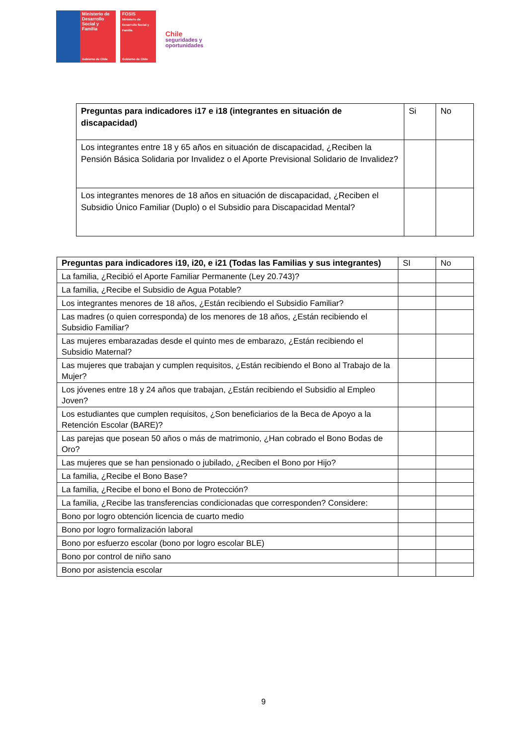Ministerio de Desarrollo Social y Familia
Gobierno de Chile
FOSIS
Ministerio de Desarrollo Social y Familia
Gobierno de Chile
Chile
seguridades y
oportunidades
| Preguntas para indicadores i17 e i18 (integrantes en situación de discapacidad) | Si | No |
| Los integrantes entre 18 y 65 años en situación de discapacidad, ¿Reciben la Pensión Básica Solidaria por Invalidez o el Aporte Previsional Solidario de Invalidez? | | |
| Los integrantes menores de 18 años en situación de discapacidad, ¿Reciben el Subsidio Único Familiar (Duplo) o el Subsidio para Discapacidad Mental? | | |
| Preguntas para indicadores i19, i20, e i21 (Todas las Familias y sus integrantes) | SI | No |
| --- | --- | --- |
| La familia, ¿Recibió el Aporte Familiar Permanente (Ley 20.743)? | | |
| La familia, ¿Recibe el Subsidio de Agua Potable? | | |
| Los integrantes menores de 18 años, ¿Están recibiendo el Subsidio Familiar? | | |
| Las madres (o quien corresponda) de los menores de 18 años, ¿Están recibiendo el Subsidio Familiar? | | |
| Las mujeres embarazadas desde el quinto mes de embarazo, ¿Están recibiendo el Subsidio Maternal? | | |
| Las mujeres que trabajan y cumplen requisitos, ¿Están recibiendo el Bono al Trabajo de la Mujer? | | |
| Los jóvenes entre 18 y 24 años que trabajan, ¿Están recibiendo el Subsidio al Empleo Joven? | | |
| Los estudiantes que cumplen requisitos, ¿Son beneficiarios de la Beca de Apoyo a la Retención Escolar (BARE)? | | |
| Las parejas que posean 50 años o más de matrimonio, ¿Han cobrado el Bono Bodas de Oro? | | |
| Las mujeres que se han pensionado o jubilado, ¿Reciben el Bono por Hijo? | | |
| La familia, ¿Recibe el Bono Base? | | |
| La familia, ¿Recibe el bono el Bono de Protección? | | |
| La familia, ¿Recibe las transferencias condicionadas que corresponden? Considere: | | |
| Bono por logro obtención licencia de cuarto medio | | |
| Bono por logro formalización laboral | | |
| Bono por esfuerzo escolar (bono por logro escolar BLE) | | |
| Bono por control de niño sano | | |
| Bono por asistencia escolar | | |
9